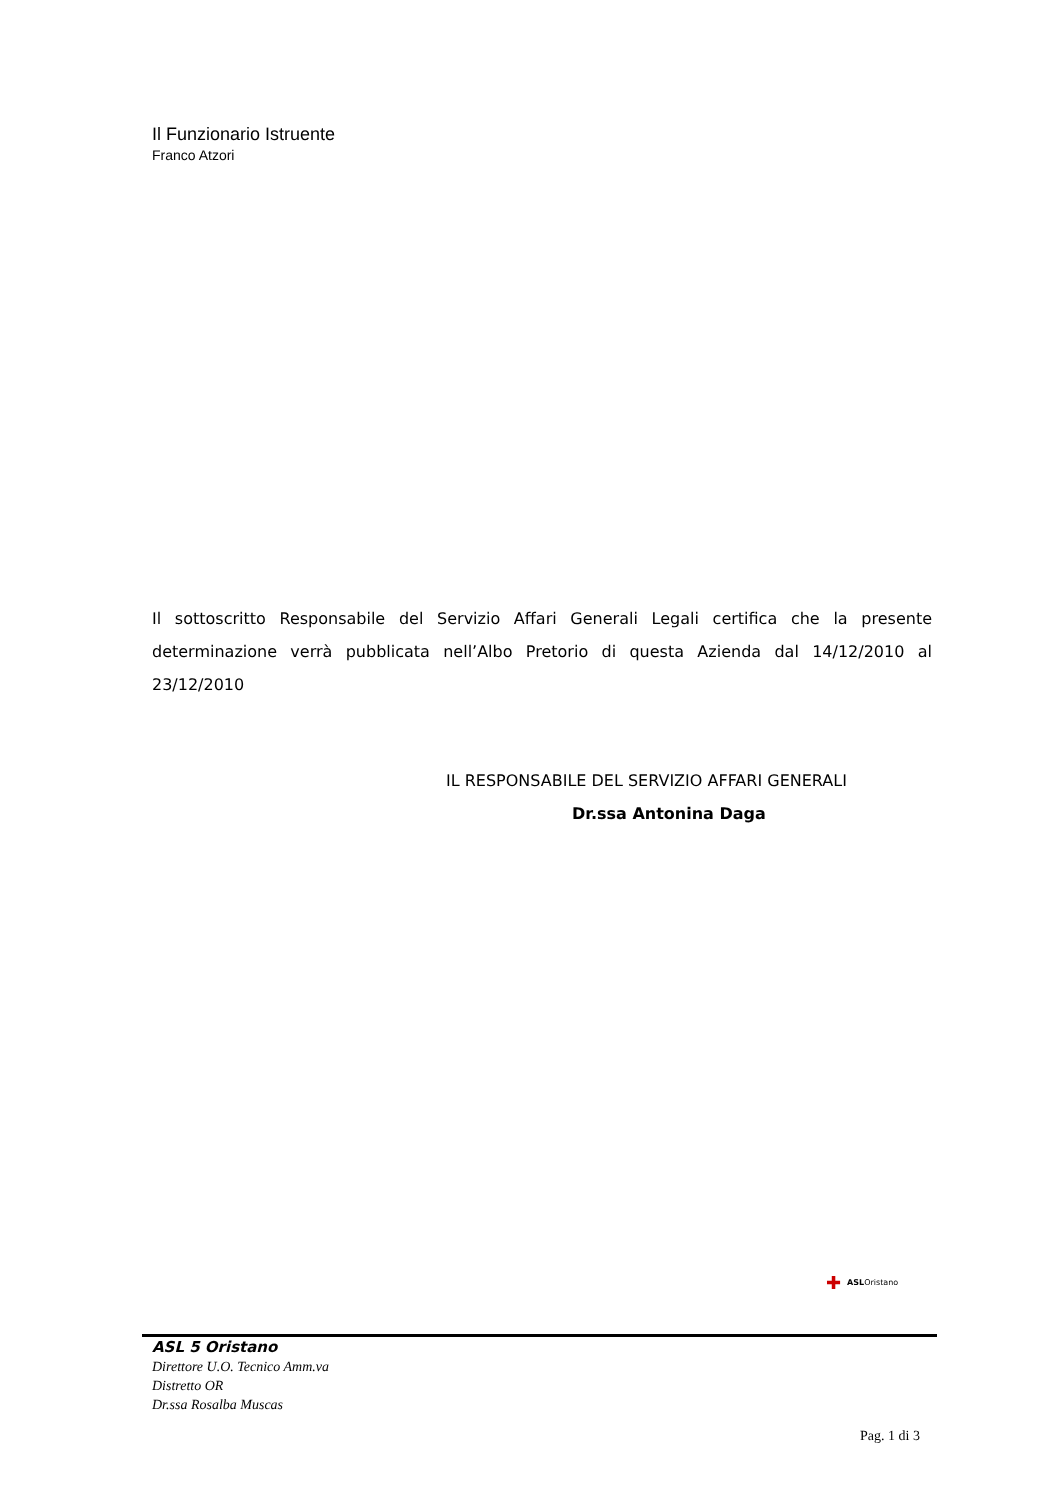Il Funzionario Istruente
Franco Atzori
Il sottoscritto Responsabile del Servizio Affari Generali Legali certifica che la presente determinazione verrà pubblicata nell’Albo Pretorio di questa Azienda dal 14/12/2010 al 23/12/2010
IL RESPONSABILE DEL SERVIZIO AFFARI GENERALI
Dr.ssa Antonina Daga
✚ ASLOristano
ASL 5 Oristano
Direttore U.O. Tecnico Amm.va
Distretto OR
Dr.ssa Rosalba Muscas
Pag. 1 di 3